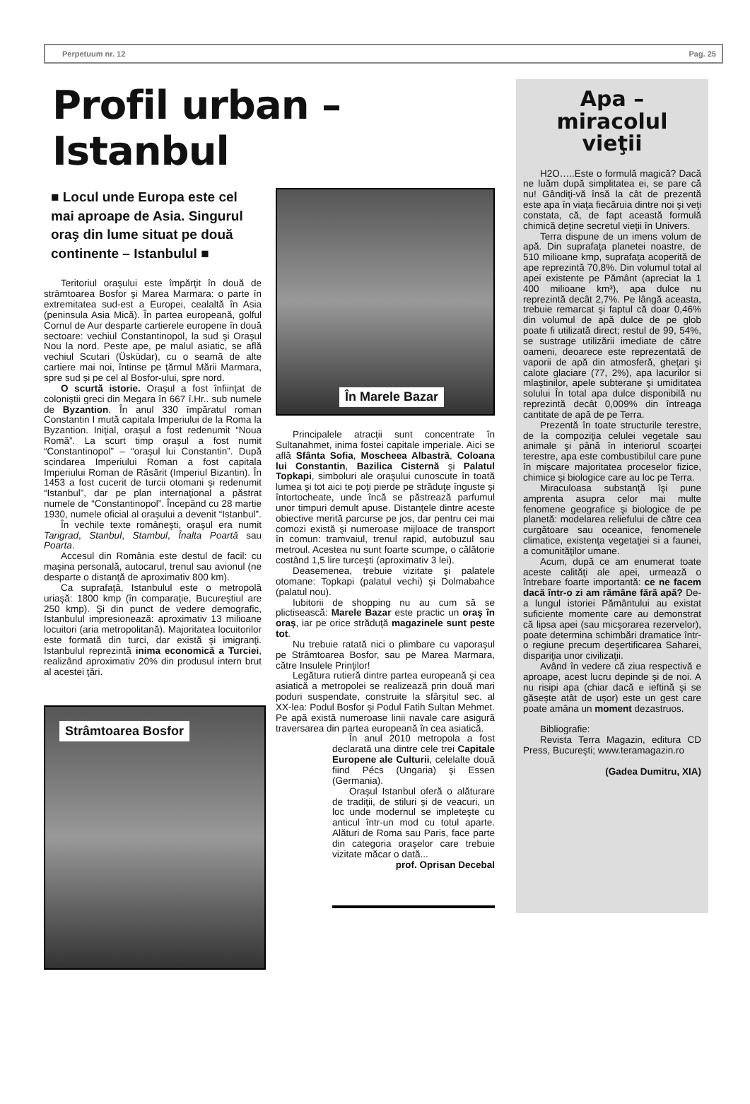Perpetuum nr. 12 Pag. 25
Profil urban – Istanbul
■ Locul unde Europa este cel mai aproape de Asia. Singurul oraş din lume situat pe două continente – Istanbulul ■
Teritoriul oraşului este împărţit în două de strâmtoarea Bosfor şi Marea Marmara: o parte în extremitatea sud-est a Europei, cealaltă în Asia (peninsula Asia Mică). În partea europeană, golful Cornul de Aur desparte cartierele europene în două sectoare: vechiul Constantinopol, la sud şi Oraşul Nou la nord. Peste ape, pe malul asiatic, se află vechiul Scutari (Üsküdar), cu o seamă de alte cartiere mai noi, întinse pe ţărmul Mării Marmara, spre sud şi pe cel al Bosfor-ului, spre nord.
O scurtă istorie. Oraşul a fost înfiinţat de coloniştii greci din Megara în 667 î.Hr.. sub numele de Byzantion. În anul 330 împăratul roman Constantin I mută capitala Imperiului de la Roma la Byzantion. Iniţial, oraşul a fost redenumit “Noua Romă”. La scurt timp oraşul a fost numit “Constantinopol” – “oraşul lui Constantin”. După scindarea Imperiului Roman a fost capitala Imperiului Roman de Răsărit (Imperiul Bizantin). În 1453 a fost cucerit de turcii otomani şi redenumit “Istanbul”, dar pe plan internaţional a păstrat numele de “Constantinopol”. Începând cu 28 martie 1930, numele oficial al oraşului a devenit “Istanbul”.
În vechile texte româneşti, oraşul era numit Tarigrad, Stanbul, Stambul, Înalta Poartă sau Poarta.
Accesul din România este destul de facil: cu maşina personală, autocarul, trenul sau avionul (ne desparte o distanţă de aproximativ 800 km).
Ca suprafaţă, Istanbulul este o metropolă uriaşă: 1800 kmp (în comparaţie, Bucureştiul are 250 kmp). Şi din punct de vedere demografic, Istanbulul impresionează: aproximativ 13 milioane locuitori (aria metropolitană). Majoritatea locuitorilor este formată din turci, dar există şi imigranţi. Istanbulul reprezintă inima economică a Turciei, realizând aproximativ 20% din produsul intern brut al acestei ţări.
Strâmtoarea Bosfor
În Marele Bazar
Principalele atracţii sunt concentrate în Sultanahmet, inima fostei capitale imperiale. Aici se află Sfânta Sofia, Moscheea Albastră, Coloana lui Constantin, Bazilica Cisternă şi Palatul Topkapi, simboluri ale oraşului cunoscute în toată lumea şi tot aici te poţi pierde pe străduţe înguste şi întortocheate, unde încă se păstrează parfumul unor timpuri demult apuse. Distanţele dintre aceste obiective merită parcurse pe jos, dar pentru cei mai comozi există şi numeroase mijloace de transport în comun: tramvaiul, trenul rapid, autobuzul sau metroul. Acestea nu sunt foarte scumpe, o călătorie costând 1,5 lire turceşti (aproximativ 3 lei).
Deasemenea, trebuie vizitate şi palatele otomane: Topkapi (palatul vechi) şi Dolmabahce (palatul nou).
Iubitorii de shopping nu au cum să se plictisească: Marele Bazar este practic un oraş în oraş, iar pe orice străduţă magazinele sunt peste tot.
Nu trebuie ratată nici o plimbare cu vaporaşul pe Strâmtoarea Bosfor, sau pe Marea Marmara, către Insulele Prinţilor!
Legătura rutieră dintre partea europeană şi cea asiatică a metropolei se realizează prin două mari poduri suspendate, construite la sfârşitul sec. al XX-lea: Podul Bosfor şi Podul Fatih Sultan Mehmet. Pe apă există numeroase linii navale care asigură traversarea din partea europeană în cea asiatică.
În anul 2010 metropola a fost declarată una dintre cele trei Capitale Europene ale Culturii, celelalte două fiind Pécs (Ungaria) şi Essen (Germania).
Oraşul Istanbul oferă o alăturare de tradiţii, de stiluri şi de veacuri, un loc unde modernul se impleteşte cu anticul într-un mod cu totul aparte. Alături de Roma sau Paris, face parte din categoria oraşelor care trebuie vizitate măcar o dată...
prof. Oprisan Decebal
Apa – miracolul vieţii
H2O…..Este o formulă magică? Dacă ne luăm după simplitatea ei, se pare că nu! Gândiţi-vă însă la cât de prezentă este apa în viaţa fiecăruia dintre noi şi veţi constata, că, de fapt această formulă chimică deţine secretul vieţii în Univers.
Terra dispune de un imens volum de apă. Din suprafaţa planetei noastre, de 510 milioane kmp, suprafaţa acoperită de ape reprezintă 70,8%. Din volumul total al apei existente pe Pământ (apreciat la 1 400 milioane km³), apa dulce nu reprezintă decât 2,7%. Pe lângă aceasta, trebuie remarcat şi faptul că doar 0,46% din volumul de apă dulce de pe glob poate fi utilizată direct; restul de 99, 54%, se sustrage utilizării imediate de către oameni, deoarece este reprezentată de vaporii de apă din atmosferă, gheţari şi calote glaciare (77, 2%), apa lacurilor si mlaştinilor, apele subterane şi umiditatea solului În total apa dulce disponibilă nu reprezintă decât 0,009% din întreaga cantitate de apă de pe Terra.
Prezentă în toate structurile terestre, de la compoziţia celulei vegetale sau animale şi până în interiorul scoarţei terestre, apa este combustibilul care pune în mişcare majoritatea proceselor fizice, chimice şi biologice care au loc pe Terra.
Miraculoasa substanţă îşi pune amprenta asupra celor mai multe fenomene geografice şi biologice de pe planetă: modelarea reliefului de către cea curgătoare sau oceanice, fenomenele climatice, existenţa vegetaţiei si a faunei, a comunităţilor umane.
Acum, după ce am enumerat toate aceste calităţi ale apei, urmează o întrebare foarte importantă: ce ne facem dacă într-o zi am rămâne fără apă? De-a lungul istoriei Pământului au existat suficiente momente care au demonstrat că lipsa apei (sau micşorarea rezervelor), poate determina schimbări dramatice într-o regiune precum deşertificarea Saharei, dispariţia unor civilizaţii.
Având în vedere că ziua respectivă e aproape, acest lucru depinde şi de noi. A nu risipi apa (chiar dacă e ieftină şi se găseşte atât de uşor) este un gest care poate amâna un moment dezastruos.
Bibliografie:
Revista Terra Magazin, editura CD Press, Bucureşti; www.teramagazin.ro
(Gadea Dumitru, XIA)